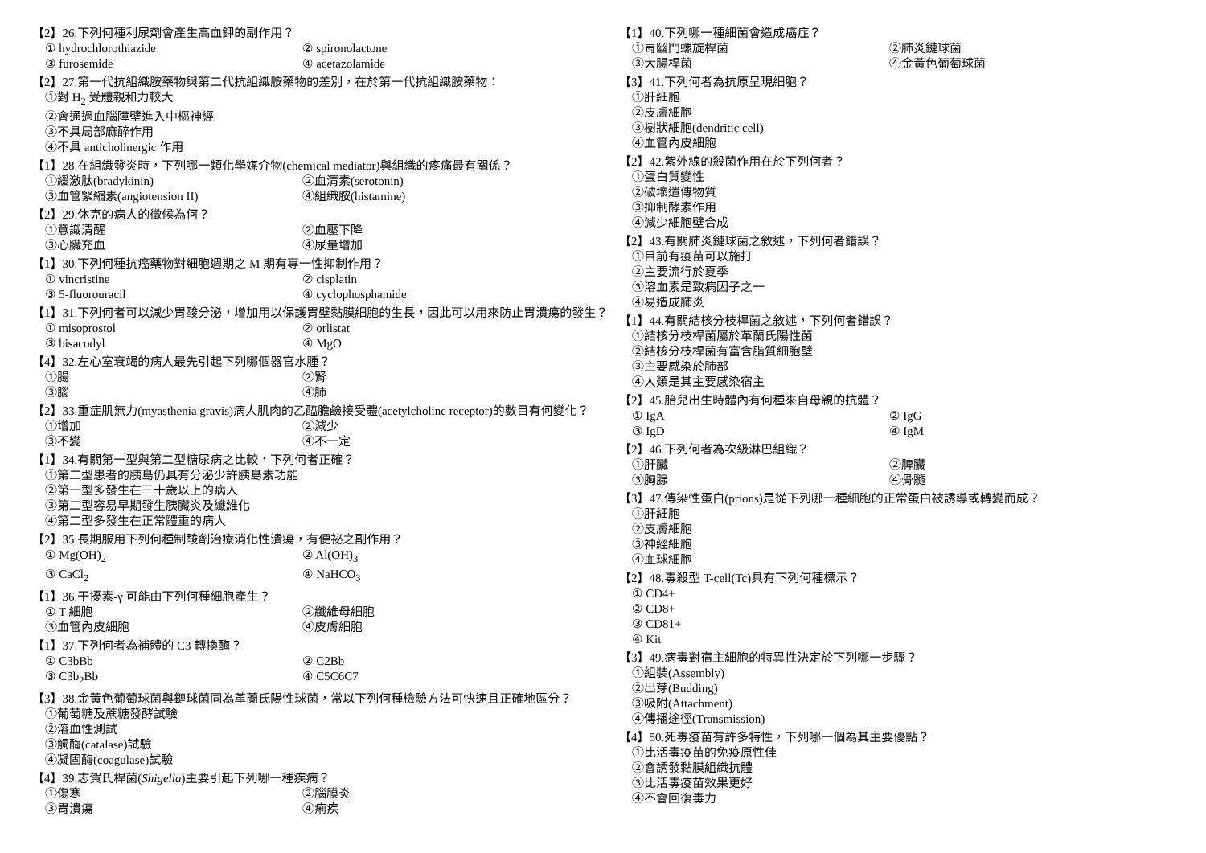【2】26.下列何種利尿劑會產生高血鉀的副作用？
① hydrochlorothiazide ② spironolactone ③ furosemide ④ acetazolamide
【2】27.第一代抗組織胺藥物與第二代抗組織胺藥物的差別，在於第一代抗組織胺藥物：
①對 H<sub>2</sub> 受體親和力較大
②會通過血腦障壁進入中樞神經
③不具局部麻醉作用
④不具 anticholinergic 作用
【1】28.在組織發炎時，下列哪一類化學媒介物(chemical mediator)與組織的疼痛最有關係？
①緩激肽(bradykinin) ②血清素(serotonin) ③血管緊縮素(angiotension II) ④組織胺(histamine)
【2】29.休克的病人的徵候為何？
①意識清醒 ②血壓下降 ③心臟充血 ④尿量增加
【1】30.下列何種抗癌藥物對細胞週期之 M 期有專一性抑制作用？
① vincristine ② cisplatin ③ 5-fluorouracil ④ cyclophosphamide
【1】31.下列何者可以減少胃酸分泌，增加用以保護胃壁黏膜細胞的生長，因此可以用來防止胃潰瘍的發生？
① misoprostol ② orlistat ③ bisacodyl ④ MgO
【4】32.左心室衰竭的病人最先引起下列哪個器官水腫？
①腸 ②腎 ③腦 ④肺
【2】33.重症肌無力(myasthenia gravis)病人肌肉的乙醯膽鹼接受體(acetylcholine receptor)的數目有何變化？
①增加 ②減少 ③不變 ④不一定
【1】34.有關第一型與第二型糖尿病之比較，下列何者正確？
①第二型患者的胰島仍具有分泌少許胰島素功能
②第一型多發生在三十歲以上的病人
③第二型容易早期發生胰臟炎及纖維化
④第二型多發生在正常體重的病人
【2】35.長期服用下列何種制酸劑治療消化性潰瘍，有便祕之副作用？
① Mg(OH)<sub>2</sub> ② Al(OH)<sub>3</sub> ③ CaCl<sub>2</sub> ④ NaHCO<sub>3</sub>
【1】36.干擾素-γ 可能由下列何種細胞產生？
① T 細胞 ②纖維母細胞 ③血管內皮細胞 ④皮膚細胞
【1】37.下列何者為補體的 C3 轉換酶？
① C3bBb ② C2Bb ③ C3b<sub>2</sub>Bb ④ C5C6C7
【3】38.金黃色葡萄球菌與鏈球菌同為革蘭氏陽性球菌，常以下列何種檢驗方法可快速且正確地區分？
①葡萄糖及蔗糖發酵試驗
②溶血性測試
③觸酶(catalase)試驗
④凝固酶(coagulase)試驗
【4】39.志賀氏桿菌(Shigella)主要引起下列哪一種疾病？
①傷寒 ②腦膜炎 ③胃潰瘍 ④痢疾
【1】40.下列哪一種細菌會造成癌症？
①胃幽門螺旋桿菌 ②肺炎鏈球菌 ③大腸桿菌 ④金黃色葡萄球菌
【3】41.下列何者為抗原呈現細胞？
①肝細胞
②皮膚細胞
③樹狀細胞(dendritic cell)
④血管內皮細胞
【2】42.紫外線的殺菌作用在於下列何者？
①蛋白質變性
②破壞遺傳物質
③抑制酵素作用
④減少細胞壁合成
【2】43.有關肺炎鏈球菌之敘述，下列何者錯誤？
①目前有疫苗可以施打
②主要流行於夏季
③溶血素是致病因子之一
④易造成肺炎
【1】44.有關結核分枝桿菌之敘述，下列何者錯誤？
①結核分枝桿菌屬於革蘭氏陽性菌
②結核分枝桿菌有富含脂質細胞壁
③主要感染於肺部
④人類是其主要感染宿主
【2】45.胎兒出生時體內有何種來自母親的抗體？
① IgA ② IgG ③ IgD ④ IgM
【2】46.下列何者為次級淋巴組織？
①肝臟 ②脾臟 ③胸腺 ④骨髓
【3】47.傳染性蛋白(prions)是從下列哪一種細胞的正常蛋白被誘導或轉變而成？
①肝細胞
②皮膚細胞
③神經細胞
④血球細胞
【2】48.毒殺型 T-cell(Tc)具有下列何種標示？
① CD4+
② CD8+
③ CD81+
④ Kit
【3】49.病毒對宿主細胞的特異性決定於下列哪一步驟？
①組裝(Assembly)
②出芽(Budding)
③吸附(Attachment)
④傳播途徑(Transmission)
【4】50.死毒疫苗有許多特性，下列哪一個為其主要優點？
①比活毒疫苗的免疫原性佳
②會誘發黏膜組織抗體
③比活毒疫苗效果更好
④不會回復毒力